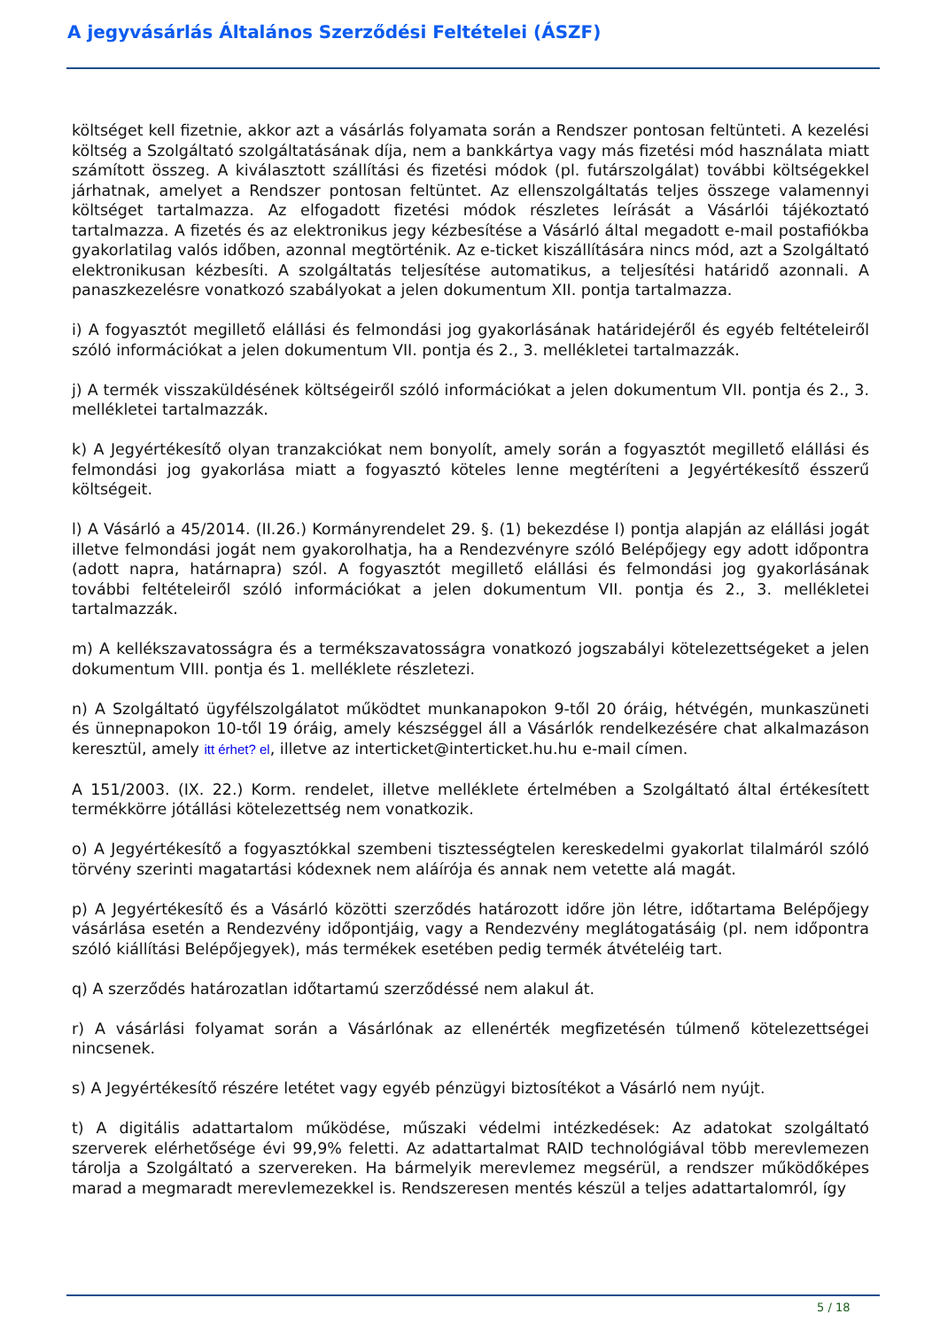A jegyvásárlás Általános Szerződési Feltételei (ÁSZF)
költséget kell fizetnie, akkor azt a vásárlás folyamata során a Rendszer pontosan feltünteti. A kezelési költség a Szolgáltató szolgáltatásának díja, nem a bankkártya vagy más fizetési mód használata miatt számított összeg. A kiválasztott szállítási és fizetési módok (pl. futárszolgálat) további költségekkel járhatnak, amelyet a Rendszer pontosan feltüntet. Az ellenszolgáltatás teljes összege valamennyi költséget tartalmazza. Az elfogadott fizetési módok részletes leírását a Vásárlói tájékoztató tartalmazza. A fizetés és az elektronikus jegy kézbesítése a Vásárló által megadott e-mail postafiókba gyakorlatilag valós időben, azonnal megtörténik. Az e-ticket kiszállítására nincs mód, azt a Szolgáltató elektronikusan kézbesíti. A szolgáltatás teljesítése automatikus, a teljesítési határidő azonnali. A panaszkezelésre vonatkozó szabályokat a jelen dokumentum XII. pontja tartalmazza.
i) A fogyasztót megillető elállási és felmondási jog gyakorlásának határidejéről és egyéb feltételeiről szóló információkat a jelen dokumentum VII. pontja és 2., 3. mellékletei tartalmazzák.
j) A termék visszaküldésének költségeiről szóló információkat a jelen dokumentum VII. pontja és 2., 3. mellékletei tartalmazzák.
k) A Jegyértékesítő olyan tranzakciókat nem bonyolít, amely során a fogyasztót megillető elállási és felmondási jog gyakorlása miatt a fogyasztó köteles lenne megtéríteni a Jegyértékesítő ésszerű költségeit.
l) A Vásárló a 45/2014. (II.26.) Kormányrendelet 29. §. (1) bekezdése l) pontja alapján az elállási jogát illetve felmondási jogát nem gyakorolhatja, ha a Rendezvényre szóló Belépőjegy egy adott időpontra (adott napra, határnapra) szól. A fogyasztót megillető elállási és felmondási jog gyakorlásának további feltételeiről szóló információkat a jelen dokumentum VII. pontja és 2., 3. mellékletei tartalmazzák.
m) A kellékszavatosságra és a termékszavatosságra vonatkozó jogszabályi kötelezettségeket a jelen dokumentum VIII. pontja és 1. melléklete részletezi.
n) A Szolgáltató ügyfélszolgálatot működtet munkanapokon 9-től 20 óráig, hétvégén, munkaszüneti és ünnepnapokon 10-től 19 óráig, amely készséggel áll a Vásárlók rendelkezésére chat alkalmazáson keresztül, amely itt érhet? el, illetve az interticket@interticket.hu.hu e-mail címen.
A 151/2003. (IX. 22.) Korm. rendelet, illetve melléklete értelmében a Szolgáltató által értékesített termékkörre jótállási kötelezettség nem vonatkozik.
o) A Jegyértékesítő a fogyasztókkal szembeni tisztességtelen kereskedelmi gyakorlat tilalmáról szóló törvény szerinti magatartási kódexnek nem aláírója és annak nem vetette alá magát.
p) A Jegyértékesítő és a Vásárló közötti szerződés határozott időre jön létre, időtartama Belépőjegy vásárlása esetén a Rendezvény időpontjáig, vagy a Rendezvény meglátogatásáig (pl. nem időpontra szóló kiállítási Belépőjegyek), más termékek esetében pedig termék átvételéig tart.
q) A szerződés határozatlan időtartamú szerződéssé nem alakul át.
r) A vásárlási folyamat során a Vásárlónak az ellenérték megfizetésén túlmenő kötelezettségei nincsenek.
s) A Jegyértékesítő részére letétet vagy egyéb pénzügyi biztosítékot a Vásárló nem nyújt.
t) A digitális adattartalom működése, műszaki védelmi intézkedések: Az adatokat szolgáltató szerverek elérhetősége évi 99,9% feletti. Az adattartalmat RAID technológiával több merevlemezen tárolja a Szolgáltató a szervereken. Ha bármelyik merevlemez megsérül, a rendszer működőképes marad a megmaradt merevlemezekkel is. Rendszeresen mentés készül a teljes adattartalomról, így
5 / 18